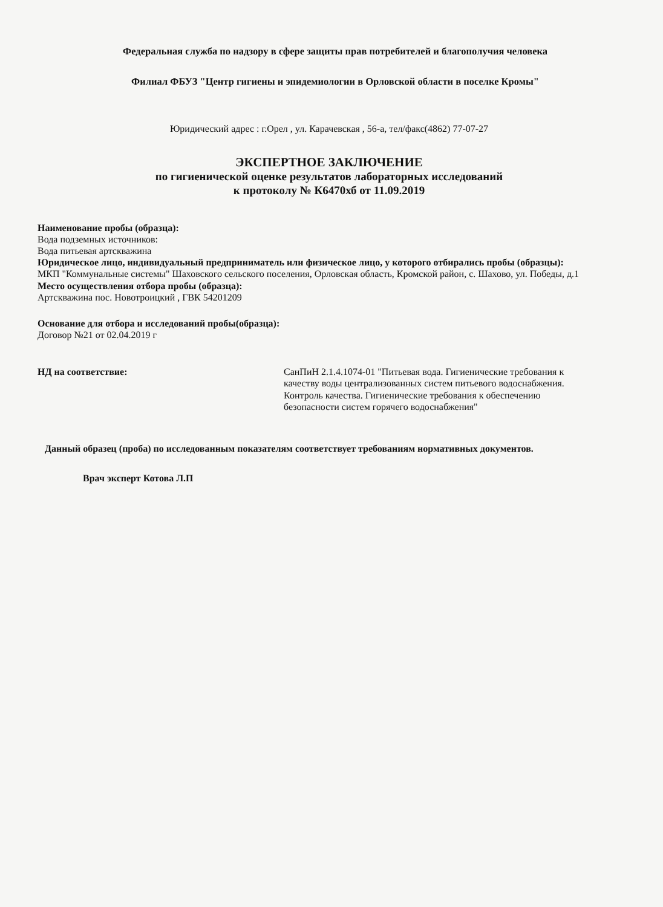Федеральная служба по надзору в сфере защиты прав потребителей и благополучия человека
Филиал ФБУЗ "Центр гигиены и эпидемиологии в Орловской области в поселке Кромы"
Юридический адрес : г.Орел , ул. Карачевская , 56-а, тел/факс(4862) 77-07-27
ЭКСПЕРТНОЕ ЗАКЛЮЧЕНИЕ
по гигиенической оценке результатов лабораторных исследований
к протоколу № К6470хб от 11.09.2019
Наименование пробы (образца):
Вода подземных источников:
Вода питьевая артскважина
Юридическое лицо, индивидуальный предприниматель или физическое лицо, у которого отбирались пробы (образцы):
МКП "Коммунальные системы" Шаховского сельского поселения, Орловская область, Кромской район, с. Шахово, ул. Победы, д.1
Место осуществления отбора пробы (образца):
Артскважина пос. Новотроицкий , ГВК 54201209
Основание для отбора и исследований пробы(образца):
Договор №21 от 02.04.2019 г
НД на соответствие: СанПиН 2.1.4.1074-01 "Питьевая вода. Гигиенические требования к качеству воды централизованных систем питьевого водоснабжения. Контроль качества. Гигиенические требования к обеспечению безопасности систем горячего водоснабжения"
Данный образец (проба) по исследованным показателям соответствует требованиям нормативных документов.
Врач эксперт Котова Л.П